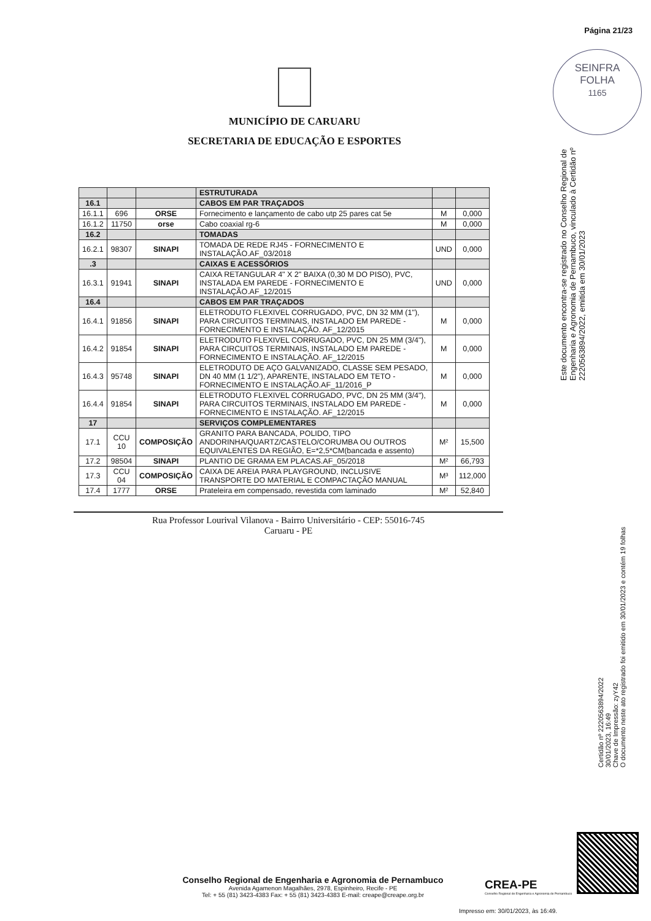Página 21/23
SEINFRA
FOLHA
1165
MUNICÍPIO DE CARUARU
SECRETARIA DE EDUCAÇÃO E ESPORTES
| | | | ESTRUTURADA | | |
| 16.1 | | | CABOS EM PAR TRAÇADOS | | |
| 16.1.1 | 696 | ORSE | Fornecimento e lançamento de cabo utp 25 pares cat 5e | M | 0,000 |
| 16.1.2 | 11750 | orse | Cabo coaxial rg-6 | M | 0,000 |
| 16.2 | | | TOMADAS | | |
| 16.2.1 | 98307 | SINAPI | TOMADA DE REDE RJ45 - FORNECIMENTO E INSTALAÇÃO.AF_03/2018 | UND | 0,000 |
| .3 | | | CAIXAS E ACESSÓRIOS | | |
| 16.3.1 | 91941 | SINAPI | CAIXA RETANGULAR 4" X 2" BAIXA (0,30 M DO PISO), PVC, INSTALADA EM PAREDE - FORNECIMENTO E INSTALAÇÃO.AF_12/2015 | UND | 0,000 |
| 16.4 | | | CABOS EM PAR TRAÇADOS | | |
| 16.4.1 | 91856 | SINAPI | ELETRODUTO FLEXIVEL CORRUGADO, PVC, DN 32 MM (1"), PARA CIRCUITOS TERMINAIS, INSTALADO EM PAREDE - FORNECIMENTO E INSTALAÇÃO. AF_12/2015 | M | 0,000 |
| 16.4.2 | 91854 | SINAPI | ELETRODUTO FLEXIVEL CORRUGADO, PVC, DN 25 MM (3/4"), PARA CIRCUITOS TERMINAIS, INSTALADO EM PAREDE - FORNECIMENTO E INSTALAÇÃO. AF_12/2015 | M | 0,000 |
| 16.4.3 | 95748 | SINAPI | ELETRODUTO DE AÇO GALVANIZADO, CLASSE SEM PESADO, DN 40 MM (1 1/2"), APARENTE, INSTALADO EM TETO - FORNECIMENTO E INSTALAÇÃO.AF_11/2016_P | M | 0,000 |
| 16.4.4 | 91854 | SINAPI | ELETRODUTO FLEXIVEL CORRUGADO, PVC, DN 25 MM (3/4"), PARA CIRCUITOS TERMINAIS, INSTALADO EM PAREDE - FORNECIMENTO E INSTALAÇÃO. AF_12/2015 | M | 0,000 |
| 17 | | | SERVIÇOS COMPLEMENTARES | | |
| 17.1 | CCU 10 | COMPOSIÇÃO | GRANITO PARA BANCADA, POLIDO, TIPO ANDORINHA/QUARTZ/CASTELO/CORUMBA OU OUTROS EQUIVALENTES DA REGIÃO, E=*2,5*CM(bancada e assento) | M² | 15,500 |
| 17.2 | 98504 | SINAPI | PLANTIO DE GRAMA EM PLACAS.AF_05/2018 | M² | 66,793 |
| 17.3 | CCU 04 | COMPOSIÇÃO | CAIXA DE AREIA PARA PLAYGROUND, INCLUSIVE TRANSPORTE DO MATERIAL E COMPACTAÇÃO MANUAL | M³ | 112,000 |
| 17.4 | 1777 | ORSE | Prateleira em compensado, revestida com laminado | M² | 52,840 |
Rua Professor Lourival Vilanova - Bairro Universitário - CEP: 55016-745
Caruaru - PE
Este documento encontra-se registrado no Conselho Regional de Engenharia e Agronomia de Pernambuco, vinculado à Certidão nº 2220563894/2022, emitida em 30/01/2023
Certidão nº 2220563894/2022
30/01/2023, 16:49
Chave de Impressão: zyY42
O documento neste ato registrado foi emitido em 30/01/2023 e contém 19 folhas
Conselho Regional de Engenharia e Agronomia de Pernambuco
Avenida Agamenon Magalhães, 2978, Espinheiro, Recife - PE
Tel: + 55 (81) 3423-4383 Fax: + 55 (81) 3423-4383 E-mail: creape@creape.org.br
CREA-PE
Conselho Regional de Engenharia e Agronomia de Pernambuco
Impresso em: 30/01/2023, às 16:49.